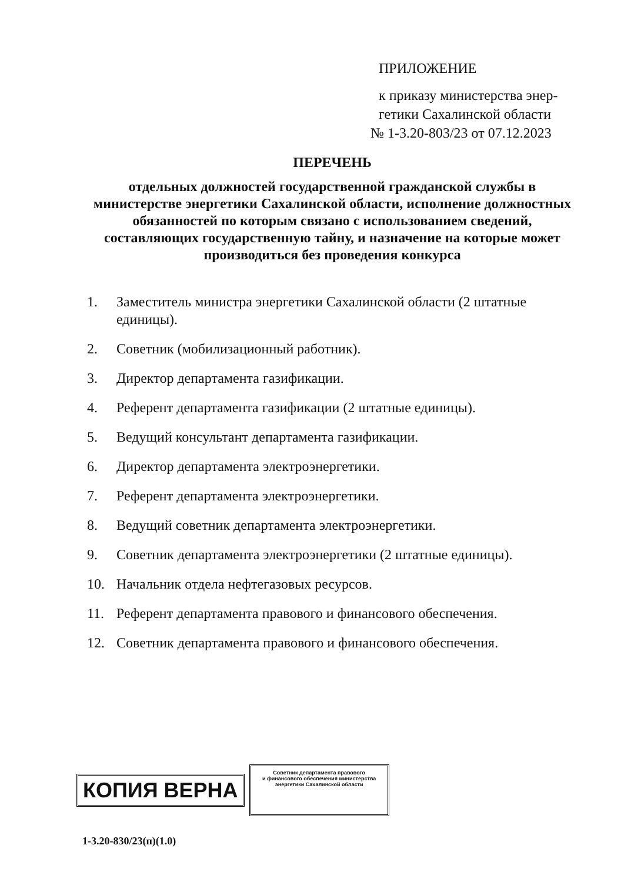ПРИЛОЖЕНИЕ
к приказу министерства энер-
гетики Сахалинской области
№ 1-3.20-803/23 от 07.12.2023
ПЕРЕЧЕНЬ
отдельных должностей государственной гражданской службы в министерстве энергетики Сахалинской области, исполнение должностных обязанностей по которым связано с использованием сведений, составляющих государственную тайну, и назначение на которые может производиться без проведения конкурса
1. Заместитель министра энергетики Сахалинской области (2 штатные единицы).
2. Советник (мобилизационный работник).
3. Директор департамента газификации.
4. Референт департамента газификации (2 штатные единицы).
5. Ведущий консультант департамента газификации.
6. Директор департамента электроэнергетики.
7. Референт департамента электроэнергетики.
8. Ведущий советник департамента электроэнергетики.
9. Советник департамента электроэнергетики (2 штатные единицы).
10. Начальник отдела нефтегазовых ресурсов.
11. Референт департамента правового и финансового обеспечения.
12. Советник департамента правового и финансового обеспечения.
КОПИЯ ВЕРНА
Советник департамента правового
и финансового обеспечения министерства
энергетики Сахалинской области
1-3.20-830/23(п)(1.0)